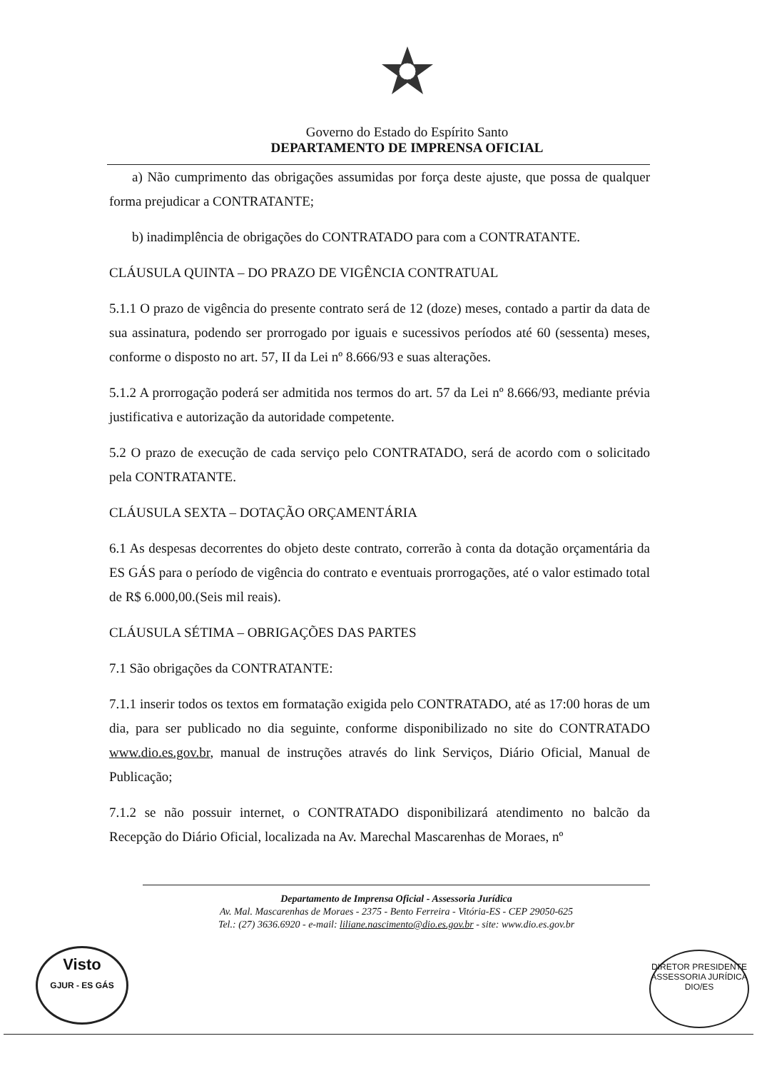Governo do Estado do Espírito Santo
DEPARTAMENTO DE IMPRENSA OFICIAL
a) Não cumprimento das obrigações assumidas por força deste ajuste, que possa de qualquer forma prejudicar a CONTRATANTE;
b) inadimplência de obrigações do CONTRATADO para com a CONTRATANTE.
CLÁUSULA QUINTA – DO PRAZO DE VIGÊNCIA CONTRATUAL
5.1.1 O prazo de vigência do presente contrato será de 12 (doze) meses, contado a partir da data de sua assinatura, podendo ser prorrogado por iguais e sucessivos períodos até 60 (sessenta) meses, conforme o disposto no art. 57, II da Lei nº 8.666/93 e suas alterações.
5.1.2 A prorrogação poderá ser admitida nos termos do art. 57 da Lei nº 8.666/93, mediante prévia justificativa e autorização da autoridade competente.
5.2 O prazo de execução de cada serviço pelo CONTRATADO, será de acordo com o solicitado pela CONTRATANTE.
CLÁUSULA SEXTA – DOTAÇÃO ORÇAMENTÁRIA
6.1 As despesas decorrentes do objeto deste contrato, correrão à conta da dotação orçamentária da ES GÁS para o período de vigência do contrato e eventuais prorrogações, até o valor estimado total de R$ 6.000,00.(Seis mil reais).
CLÁUSULA SÉTIMA – OBRIGAÇÕES DAS PARTES
7.1 São obrigações da CONTRATANTE:
7.1.1 inserir todos os textos em formatação exigida pelo CONTRATADO, até as 17:00 horas de um dia, para ser publicado no dia seguinte, conforme disponibilizado no site do CONTRATADO www.dio.es.gov.br, manual de instruções através do link Serviços, Diário Oficial, Manual de Publicação;
7.1.2 se não possuir internet, o CONTRATADO disponibilizará atendimento no balcão da Recepção do Diário Oficial, localizada na Av. Marechal Mascarenhas de Moraes, nº
Departamento de Imprensa Oficial - Assessoria Jurídica
Av. Mal. Mascarenhas de Moraes - 2375 - Bento Ferreira - Vitória-ES - CEP 29050-625
Tel.: (27) 3636.6920 - e-mail: liliane.nascimento@dio.es.gov.br - site: www.dio.es.gov.br
Visto
GJUR - ES GÁS
DIRETOR PRESIDENTE
ASSESSORIA JURÍDICA
DIO/ES